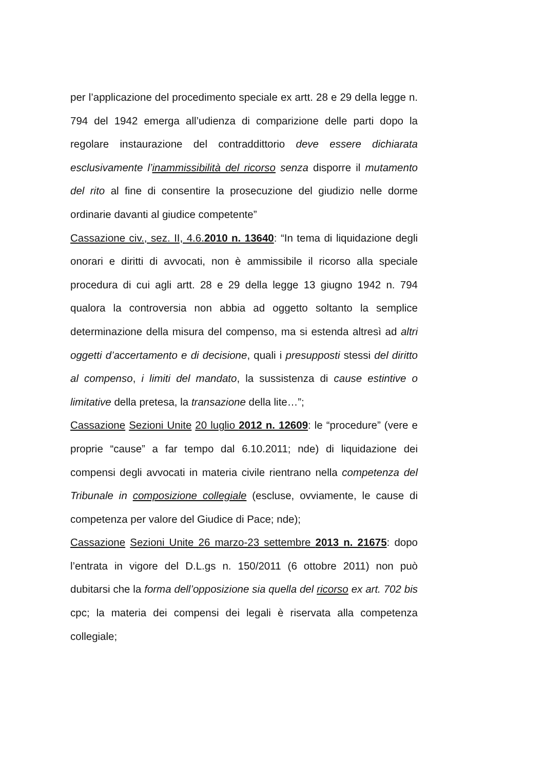per l’applicazione del procedimento speciale ex artt. 28 e 29 della legge n. 794 del 1942 emerga all’udienza di comparizione delle parti dopo la regolare instaurazione del contraddittorio deve essere dichiarata esclusivamente l’inammissibilità del ricorso senza disporre il mutamento del rito al fine di consentire la prosecuzione del giudizio nelle dorme ordinarie davanti al giudice competente”
Cassazione civ., sez. II, 4.6.2010 n. 13640: “In tema di liquidazione degli onorari e diritti di avvocati, non è ammissibile il ricorso alla speciale procedura di cui agli artt. 28 e 29 della legge 13 giugno 1942 n. 794 qualora la controversia non abbia ad oggetto soltanto la semplice determinazione della misura del compenso, ma si estenda altresì ad altri oggetti d’accertamento e di decisione, quali i presupposti stessi del diritto al compenso, i limiti del mandato, la sussistenza di cause estintive o limitative della pretesa, la transazione della lite…”;
Cassazione Sezioni Unite 20 luglio 2012 n. 12609: le “procedure” (vere e proprie “cause” a far tempo dal 6.10.2011; nde) di liquidazione dei compensi degli avvocati in materia civile rientrano nella competenza del Tribunale in composizione collegiale (escluse, ovviamente, le cause di competenza per valore del Giudice di Pace; nde);
Cassazione Sezioni Unite 26 marzo-23 settembre 2013 n. 21675: dopo l’entrata in vigore del D.L.gs n. 150/2011 (6 ottobre 2011) non può dubitarsi che la forma dell’opposizione sia quella del ricorso ex art. 702 bis cpc; la materia dei compensi dei legali è riservata alla competenza collegiale;